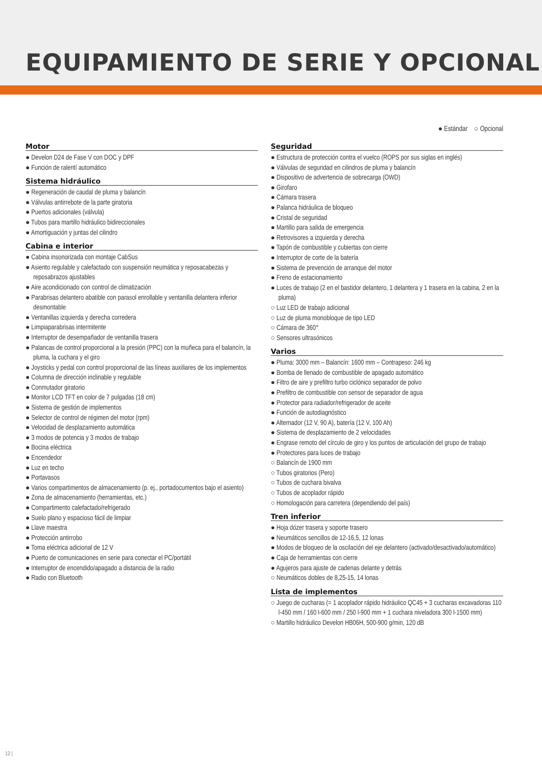EQUIPAMIENTO DE SERIE Y OPCIONAL
● Estándar ○ Opcional
Motor
● Develon D24 de Fase V con DOC y DPF
● Función de ralentí automático
Sistema hidráulico
● Regeneración de caudal de pluma y balancín
● Válvulas antirrebote de la parte giratoria
● Puertos adicionales (válvula)
● Tubos para martillo hidráulico bidireccionales
● Amortiguación y juntas del cilindro
Cabina e interior
● Cabina insonorizada con montaje CabSus
● Asiento regulable y calefactado con suspensión neumática y reposacabezas y reposabrazos ajustables
● Aire acondicionado con control de climatización
● Parabrisas delantero abatible con parasol enrollable y ventanilla delantera inferior desmontable
● Ventanillas izquierda y derecha corredera
● Limpiaparabrisas intermitente
● Interruptor de desempañador de ventanilla trasera
● Palancas de control proporcional a la presión (PPC) con la muñeca para el balancín, la pluma, la cuchara y el giro
● Joysticks y pedal con control proporcional de las líneas auxiliares de los implementos
● Columna de dirección inclinable y regulable
● Conmutador giratorio
● Monitor LCD TFT en color de 7 pulgadas (18 cm)
● Sistema de gestión de implementos
● Selector de control de régimen del motor (rpm)
● Velocidad de desplazamiento automática
● 3 modos de potencia y 3 modos de trabajo
● Bocina eléctrica
● Encendedor
● Luz en techo
● Portavasos
● Varios compartimentos de almacenamiento (p. ej., portadocumentos bajo el asiento)
● Zona de almacenamiento (herramientas, etc.)
● Compartimento calefactado/refrigerado
● Suelo plano y espacioso fácil de limpiar
● Llave maestra
● Protección antirrobo
● Toma eléctrica adicional de 12 V
● Puerto de comunicaciones en serie para conectar el PC/portátil
● Interruptor de encendido/apagado a distancia de la radio
● Radio con Bluetooth
Seguridad
● Estructura de protección contra el vuelco (ROPS por sus siglas en inglés)
● Válvulas de seguridad en cilindros de pluma y balancín
● Dispositivo de advertencia de sobrecarga (OWD)
● Girofaro
● Cámara trasera
● Palanca hidráulica de bloqueo
● Cristal de seguridad
● Martillo para salida de emergencia
● Retrovisores a izquierda y derecha
● Tapón de combustible y cubiertas con cierre
● Interruptor de corte de la batería
● Sistema de prevención de arranque del motor
● Freno de estacionamiento
● Luces de trabajo (2 en el bastidor delantero, 1 delantera y 1 trasera en la cabina, 2 en la pluma)
○ Luz LED de trabajo adicional
○ Luz de pluma monobloque de tipo LED
○ Cámara de 360°
○ Sensores ultrasónicos
Varios
● Pluma: 3000 mm – Balancín: 1600 mm – Contrapeso: 246 kg
● Bomba de llenado de combustible de apagado automático
● Filtro de aire y prefiltro turbo ciclónico separador de polvo
● Prefiltro de combustible con sensor de separador de agua
● Protector para radiador/refrigerador de aceite
● Función de autodiagnóstico
● Alternador (12 V, 90 A), batería (12 V, 100 Ah)
● Sistema de desplazamiento de 2 velocidades
● Engrase remoto del círculo de giro y los puntos de articulación del grupo de trabajo
● Protectores para luces de trabajo
○ Balancín de 1900 mm
○ Tubos giratorios (Pero)
○ Tubos de cuchara bivalva
○ Tubos de acoplador rápido
○ Homologación para carretera (dependiendo del país)
Tren inferior
● Hoja dózer trasera y soporte trasero
● Neumáticos sencillos de 12-16,5, 12 lonas
● Modos de bloqueo de la oscilación del eje delantero (activado/desactivado/automático)
● Caja de herramientas con cierre
● Agujeros para ajuste de cadenas delante y detrás
○ Neumáticos dobles de 8,25-15, 14 lonas
Lista de implementos
○ Juego de cucharas (= 1 acoplador rápido hidráulico QC45 + 3 cucharas excavadoras 110 l-450 mm / 160 l-600 mm / 250 l-900 mm + 1 cuchara niveladora 300 l-1500 mm)
○ Martillo hidráulico Develon HB06H, 500-900 g/min, 120 dB
12 |